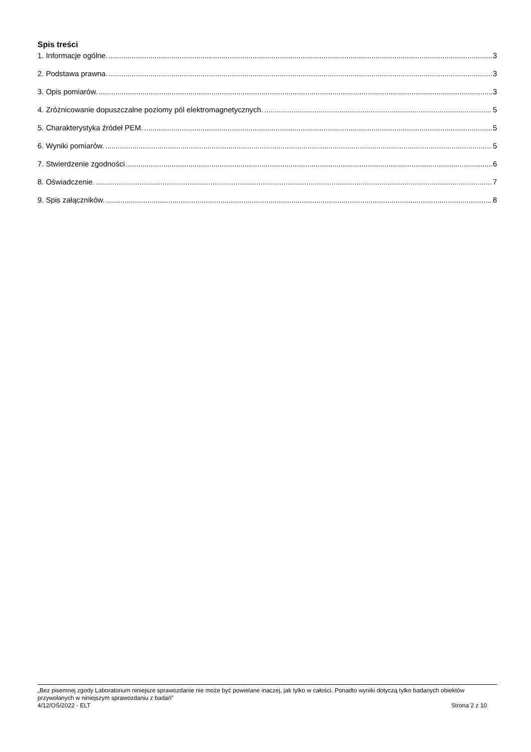Spis treści
1. Informacje ogólne. 3
2. Podstawa prawna. 3
3. Opis pomiarów. 3
4. Zróżnicowanie dopuszczalne poziomy pól elektromagnetycznych. 5
5. Charakterystyka źródeł PEM. 5
6. Wyniki pomiarów. 5
7. Stwierdzenie zgodności 6
8. Oświadczenie. 7
9. Spis załączników. 8
„Bez pisemnej zgody Laboratorium niniejsze sprawozdanie nie może być powielane inaczej, jak tylko w całości. Ponadto wyniki dotyczą tylko badanych obiektów przywołanych w niniejszym sprawozdaniu z badań”
4/12/OŚ/2022 - ELT Strona 2 z 10